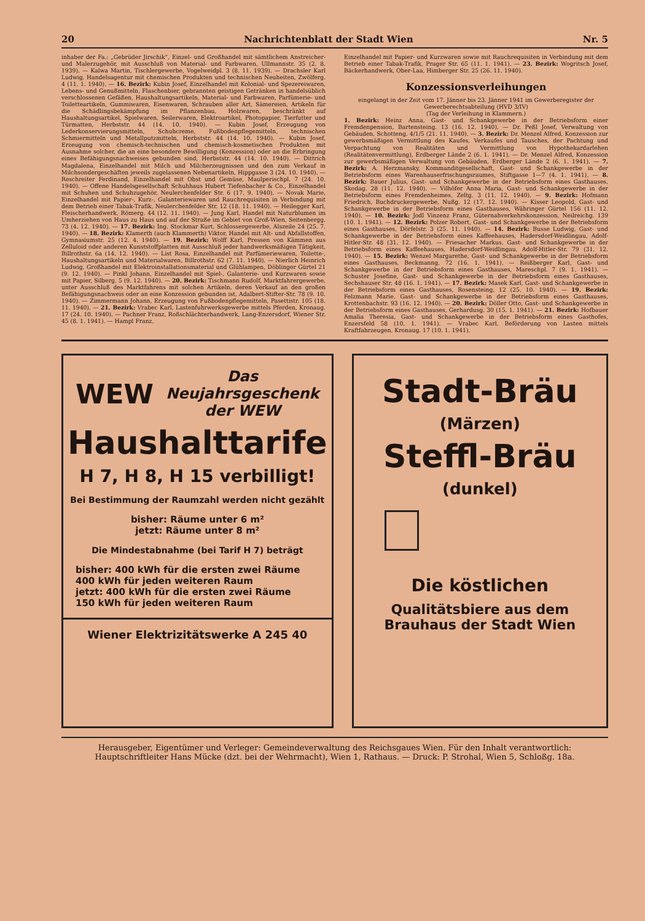20 Nachrichtenblatt der Stadt Wien Nr. 5
inhaber der Fa.: „Gebrüder Jirschik“, Einzel- und Großhandel mit sämtlichem Anstreicher- und Malerzugehör, mit Ausschluß von Material- und Farbwaren, Ullmannstr. 35 (2. 8. 1939). — Kalwa Martin, Tischlergewerbe, Vogelweidpl. 3 (8. 11. 1939). — Drachsler Karl Ludwig, Handelsagentur mit chemischen Produkten und technischen Neuheiten, Zwölferg. 4 (11. 1. 1940). — 16. Bezirk: Kubin Josef, Einzelhandel mit Kolonial- und Spezereiwaren, Lebens- und Genußmitteln, Flaschenbier, gebrannten geistigen Getränken in handelsüblich verschlossenen Gefäßen, Haushaltungsartikeln, Material- und Farbwaren, Parfümerie- und Toiletteartikeln, Gummiwaren, Eisenwaren, Schrauben aller Art, Sämereien, Artikeln für die Schädlingsbekämpfung im Pflanzenbau, Holzwaren, beschränkt auf Haushaltungsartikel, Spielwaren, Seilerwaren, Elektroartikel, Photopapier, Tierfutter und Türmatten, Herbststr. 44 (14. 10. 1940). — Kubin Josef, Erzeugung von Lederkonservierungsmitteln, Schuhcreme, Fußbodenpflegemitteln, technischen Schmiermitteln und Metallputzmitteln, Herbststr. 44 (14. 10. 1940). — Kubin Josef, Erzeugung von chemisch-technischen und chemisch-kosmetischen Produkten mit Ausnahme solcher, die an eine besondere Bewilligung (Konzession) oder an die Erbringung eines Befähigungsnachweises gebunden sind, Herbststr. 44 (14. 10. 1940). — Dittrich Magdalena, Einzelhandel mit Milch und Milcherzeugnissen und den zum Verkauf in Milchsondergeschäften jeweils zugelassenen Nebenartikeln, Hippgasse 3 (24. 10. 1940). — Reschreiter Ferdinand, Einzelhandel mit Obst und Gemüse, Maulperischpl. 7 (24. 10. 1940). — Offene Handelsgesellschaft Schuhhaus Hubert Tiefenbacher & Co., Einzelhandel mit Schuhen und Schuhzugehör, Neulerchenfelder Str. 6 (17. 9. 1940). — Novak Marie, Einzelhandel mit Papier-, Kurz-, Galanteriewaren und Rauchrequisiten in Verbindung mit dem Betrieb einer Tabak-Trafik, Neulerchenfelder Str. 12 (18. 11. 1940). — Heilegger Karl, Fleischerhandwerk, Römerg. 44 (12. 11. 1940). — Jung Karl, Handel mit Naturblumen im Umherziehen von Haus zu Haus und auf der Straße im Gebiet von Groß-Wien, Seitenbergg. 73 (4. 12. 1940). — 17. Bezirk: Ing. Stockmar Kurt, Schlossergewerbe, Alszeile 24 (25. 7. 1940). — 18. Bezirk: Klamerth (auch Klammerth) Viktor, Handel mit Alt- und Abfallstoffen, Gymnasiumstr. 25 (12. 4. 1940). — 19. Bezirk: Wolff Karl, Pressen von Kämmen aus Zelluloid oder anderen Kunststoffplatten mit Ausschluß jeder handwerksmäßigen Tätigkeit, Billrothstr. 6a (14. 12. 1940). — List Rosa, Einzelhandel mit Parfümeriewaren, Toilette-, Haushaltungsartikeln und Materialwaren, Billrothstr. 62 (7. 11. 1940). — Nierlich Heinrich Ludwig, Großhandel mit Elektroinstallationsmaterial und Glühlampen, Döblinger Gürtel 21 (9. 12. 1940). — Pinkl Johann, Einzelhandel mit Spiel-, Galanterie- und Kurzwaren sowie mit Papier, Silberg. 5 (9. 12. 1940). — 20. Bezirk: Tischmann Rudolf, Marktfahrergewerbe, unter Ausschluß des Marktfahrens mit solchen Artikeln, deren Verkauf an den großen Befähigungsnachweis oder an eine Konzession gebunden ist, Adalbert-Stifter-Str. 78 (9. 10. 1940). — Zimmermann Johann, Erzeugung von Fußbodenpflegemitteln, Pasettistr. 105 (18. 11. 1940). — 21. Bezirk: Vrabec Karl, Lastenfuhrwerksgewerbe mittels Pferden, Kronaug. 17 (24. 10. 1940). — Pachner Franz, Roßschlächterhandwerk, Lang-Enzersdorf, Wiener Str. 45 (8. 1. 1941). — Hampl Franz,
Einzelhandel mit Papier- und Kurzwaren sowie mit Rauchrequisiten in Verbindung mit dem Betrieb einer Tabak-Trafik, Prager Str. 65 (11. 1. 1941). — 23. Bezirk: Wogritsch Josef, Bäckerhandwerk, Ober-Laa, Himberger Str. 25 (26. 11. 1940).
Konzessionsverleihungen
eingelangt in der Zeit vom 17. Jänner bis 23. Jänner 1941 im Gewerberegister der Gewerberechtsabteilung (HVD 3/IV)
(Tag der Verleihung in Klammern.)
1. Bezirk: Heinz Anna, Gast- und Schankgewerbe in der Betriebsform einer Fremdenpension, Bartensteing. 13 (16. 12. 1940). — Dr. Peßl Josef, Verwaltung von Gebäuden, Schotteng. 4/1/5 (21. 11. 1940). — 3. Bezirk: Dr. Menzel Alfred, Konzession zur gewerbsmäßigen Vermittlung des Kaufes, Verkaufes und Tausches, der Pachtung und Verpachtung von Realitäten und Vermittlung von Hypothekardarlehen (Realitätenvermittlung), Erdberger Lände 2 (6. 1. 1941). — Dr. Menzel Alfred, Konzession zur gewerbsmäßigen Verwaltung von Gebäuden, Erdberger Lände 2 (6. 1. 1941). — 7. Bezirk: A. Herzmansky, Kommanditgesellschaft, Gast- und Schankgewerbe in der Betriebsform eines Warenhauserfrischungsraumes, Stiftgasse 1—7 (4. 1. 1941). — 8. Bezirk: Bauer Julius, Gast- und Schankgewerbe in der Betriebsform eines Gasthauses, Skodag. 28 (11. 12. 1940). — Vilhöfer Anna Maria, Gast- und Schankgewerbe in der Betriebsform eines Fremdenheimes, Zeltg. 3 (11. 12. 1940). — 9. Bezirk: Hofmann Friedrich, Buchdruckergewerbe, Nußg. 12 (17. 12. 1940). — Kisser Leopold, Gast- und Schankgewerbe in der Betriebsform eines Gasthauses, Währinger Gürtel 156 (11. 12. 1940). — 10. Bezirk: Jodl Vinzenz Franz, Güternahverkehrskonzession, Neilreichg. 139 (10. 1. 1941). — 12. Bezirk: Polzer Robert, Gast- und Schankgewerbe in der Betriebsform eines Gasthauses, Dörfelstr. 3 (25. 11. 1940). — 14. Bezirk: Busse Ludwig, Gast- und Schankgewerbe in der Betriebsform eines Kaffeehauses, Hadersdorf-Weidlingau, Adolf-Hitler-Str. 48 (31. 12. 1940). — Friesacher Markus, Gast- und Schankgewerbe in der Betriebsform eines Kaffeehauses, Hadersdorf-Weidlingau, Adolf-Hitler-Str. 79 (31. 12. 1940). — 15. Bezirk: Wenzel Margarethe, Gast- und Schankgewerbe in der Betriebsform eines Gasthauses, Beckmanng. 72 (16. 1. 1941). — Reißberger Karl, Gast- und Schankgewerbe in der Betriebsform eines Gasthauses, Mareschpl. 7 (9. 1. 1941). — Schuster Josefine, Gast- und Schankgewerbe in der Betriebsform eines Gasthauses, Sechshauser Str. 48 (16. 1. 1941). — 17. Bezirk: Masek Karl, Gast- und Schankgewerbe in der Betriebsform eines Gasthauses, Rosensteing. 12 (25. 10. 1940). — 19. Bezirk: Felzmann Marie, Gast- und Schankgewerbe in der Betriebsform eines Gasthauses, Krottenbachstr. 93 (16. 12. 1940). — 20. Bezirk: Döller Otto, Gast- und Schankgewerbe in der Betriebsform eines Gasthauses, Gerhardusg. 30 (15. 1. 1941). — 21. Bezirk: Hofbauer Amalia Theresia, Gast- und Schankgewerbe in der Betriebsform eines Gasthofes, Enzersfeld 58 (10. 1. 1941). — Vrabec Karl, Beförderung von Lasten mittels Kraftfahrzeugen, Kronaug. 17 (10. 1. 1941).
WEW Das
Neujahrsgeschenk
der WEW
Haushalttarife
H 7, H 8, H 15 verbilligt!
Bei Bestimmung der Raumzahl werden nicht gezählt
bisher: Räume unter 6 m²
jetzt: Räume unter 8 m²
Die Mindestabnahme (bei Tarif H 7) beträgt
bisher: 400 kWh für die ersten zwei Räume
400 kWh für jeden weiteren Raum
jetzt: 400 kWh für die ersten zwei Räume
150 kWh für jeden weiteren Raum
Wiener Elektrizitätswerke A 245 40
Stadt-Bräu
(Märzen)
Steffl-Bräu
(dunkel)
Die köstlichen
Qualitätsbiere aus dem
Brauhaus der Stadt Wien
Herausgeber, Eigentümer und Verleger: Gemeindeverwaltung des Reichsgaues Wien. Für den Inhalt verantwortlich: Hauptschriftleiter Hans Mücke (dzt. bei der Wehrmacht), Wien 1, Rathaus. — Druck: P. Strohal, Wien 5, Schloßg. 18a.